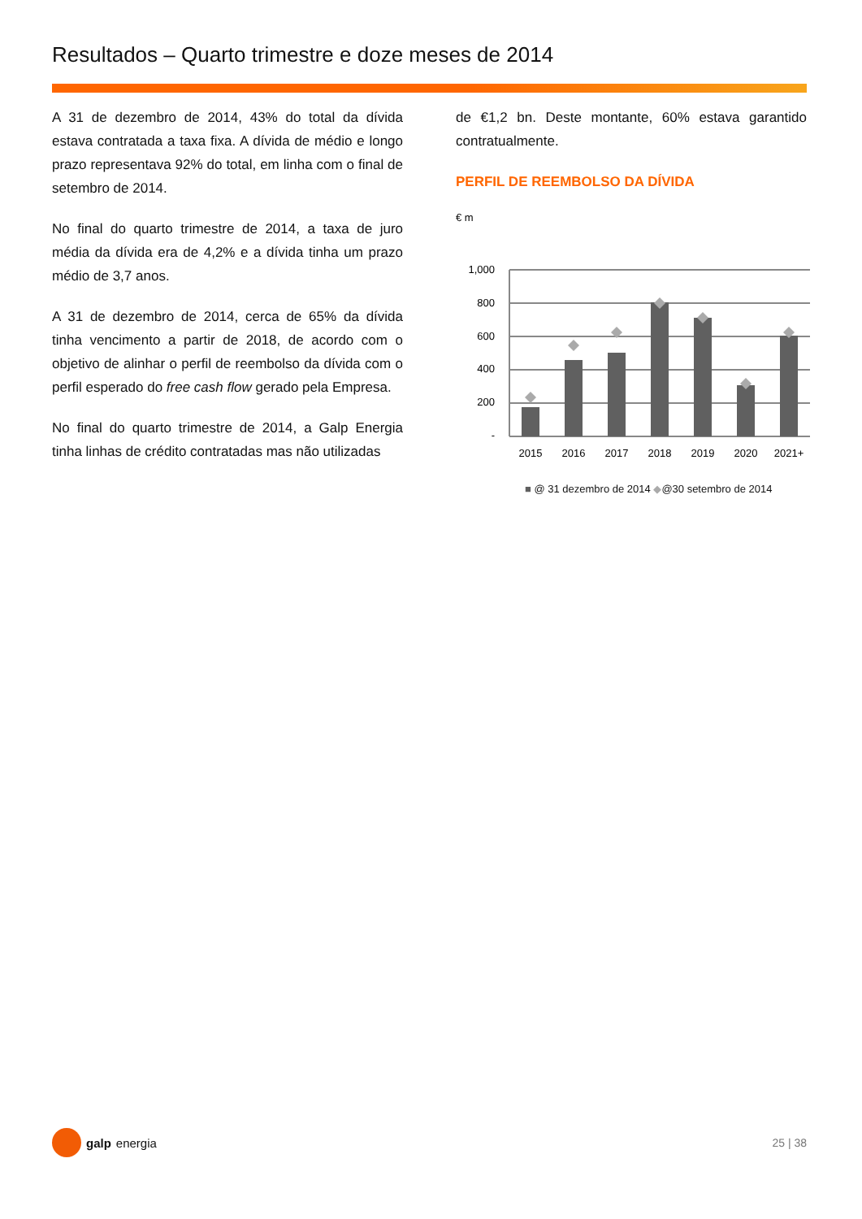Resultados – Quarto trimestre e doze meses de 2014
A 31 de dezembro de 2014, 43% do total da dívida estava contratada a taxa fixa. A dívida de médio e longo prazo representava 92% do total, em linha com o final de setembro de 2014.
No final do quarto trimestre de 2014, a taxa de juro média da dívida era de 4,2% e a dívida tinha um prazo médio de 3,7 anos.
A 31 de dezembro de 2014, cerca de 65% da dívida tinha vencimento a partir de 2018, de acordo com o objetivo de alinhar o perfil de reembolso da dívida com o perfil esperado do free cash flow gerado pela Empresa.
No final do quarto trimestre de 2014, a Galp Energia tinha linhas de crédito contratadas mas não utilizadas
de €1,2 bn. Deste montante, 60% estava garantido contratualmente.
PERFIL DE REEMBOLSO DA DÍVIDA
€ m
1,000
800
600
400
200
-
2015
2016
2017
2018
2019
2020
2021+
■ @ 31 dezembro de 2014 ◆@30 setembro de 2014
galp energia 25 | 38